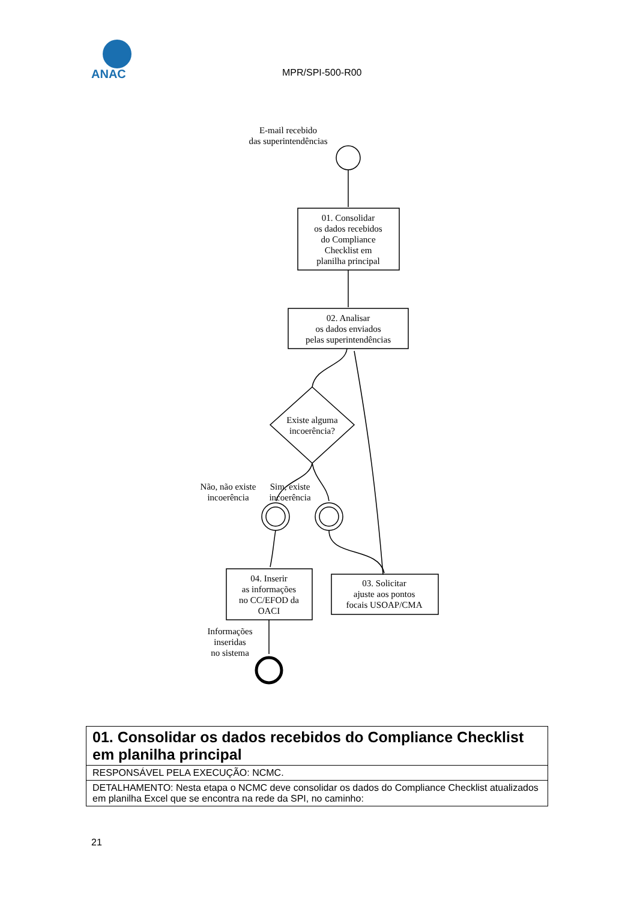ANAC
MPR/SPI-500-R00
E-mail recebido
das superintendências
01. Consolidar
os dados recebidos
do Compliance
Checklist em
planilha principal
02. Analisar
os dados enviados
pelas superintendências
Existe alguma
incoerência?
Não, não existe
incoerência
Sim, existe
incoerência
04. Inserir
as informações
no CC/EFOD da
OACI
03. Solicitar
ajuste aos pontos
focais USOAP/CMA
Informações
inseridas
no sistema
| 01. Consolidar os dados recebidos do Compliance Checklist em planilha principal |
| RESPONSÁVEL PELA EXECUÇÃO: NCMC. |
| DETALHAMENTO: Nesta etapa o NCMC deve consolidar os dados do Compliance Checklist atualizados em planilha Excel que se encontra na rede da SPI, no caminho: |
21